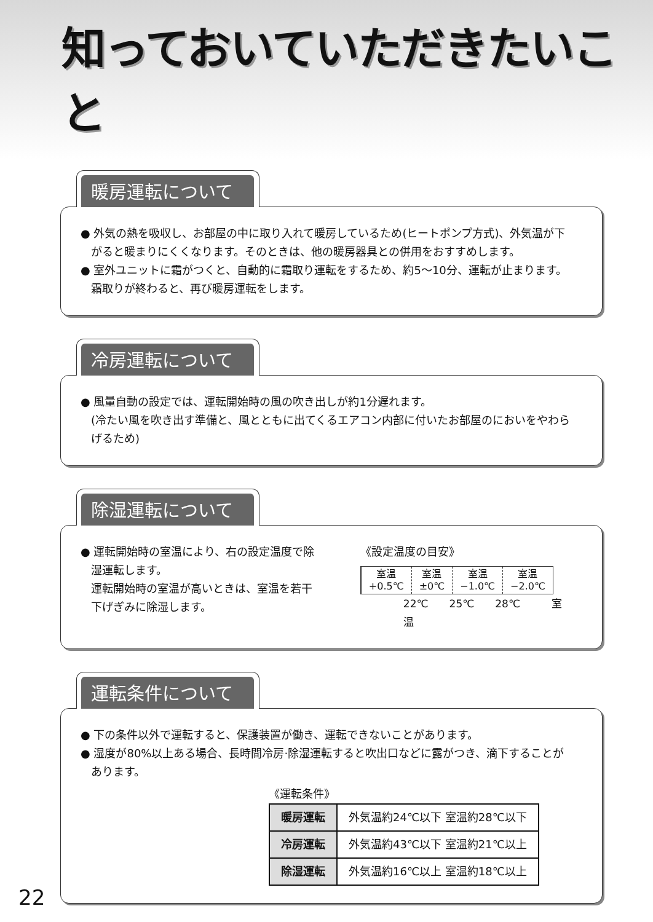知っておいていただきたいこと
暖房運転について
● 外気の熱を吸収し、お部屋の中に取り入れて暖房しているため(ヒートポンプ方式)、外気温が下がると暖まりにくくなります。そのときは、他の暖房器具との併用をおすすめします。
● 室外ユニットに霜がつくと、自動的に霜取り運転をするため、約5〜10分、運転が止まります。霜取りが終わると、再び暖房運転をします。
冷房運転について
● 風量自動の設定では、運転開始時の風の吹き出しが約1分遅れます。
(冷たい風を吹き出す準備と、風とともに出てくるエアコン内部に付いたお部屋のにおいをやわらげるため)
除湿運転について
● 運転開始時の室温により、右の設定温度で除湿運転します。
運転開始時の室温が高いときは、室温を若干下げぎみに除湿します。
《設定温度の目安》
| 室温 +0.5℃ | 室温 ±0℃ | 室温 −1.0℃ | 室温 −2.0℃ |
22℃　　25℃　　28℃　　　室温
運転条件について
● 下の条件以外で運転すると、保護装置が働き、運転できないことがあります。
● 湿度が80%以上ある場合、長時間冷房·除湿運転すると吹出口などに露がつき、滴下することがあります。
《運転条件》
| 暖房運転 | 外気温約24℃以下 室温約28℃以下 |
| 冷房運転 | 外気温約43℃以下 室温約21℃以上 |
| 除湿運転 | 外気温約16℃以上 室温約18℃以上 |
22